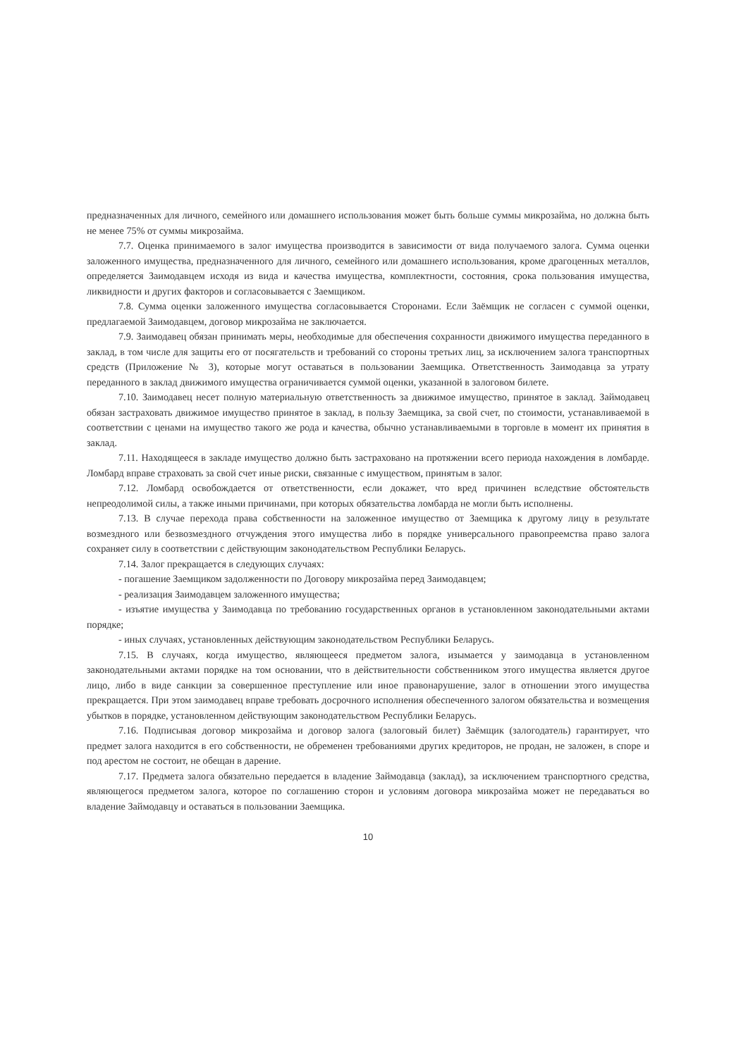предназначенных для личного, семейного или домашнего использования может быть больше суммы микрозайма, но должна быть не менее 75% от суммы микрозайма.
7.7. Оценка принимаемого в залог имущества производится в зависимости от вида получаемого залога. Сумма оценки заложенного имущества, предназначенного для личного, семейного или домашнего использования, кроме драгоценных металлов, определяется Заимодавцем исходя из вида и качества имущества, комплектности, состояния, срока пользования имущества, ликвидности и других факторов и согласовывается с Заемщиком.
7.8. Сумма оценки заложенного имущества согласовывается Сторонами. Если Заёмщик не согласен с суммой оценки, предлагаемой Заимодавцем, договор микрозайма не заключается.
7.9. Заимодавец обязан принимать меры, необходимые для обеспечения сохранности движимого имущества переданного в заклад, в том числе для защиты его от посягательств и требований со стороны третьих лиц, за исключением залога транспортных средств (Приложение № 3), которые могут оставаться в пользовании Заемщика. Ответственность Заимодавца за утрату переданного в заклад движимого имущества ограничивается суммой оценки, указанной в залоговом билете.
7.10. Заимодавец несет полную материальную ответственность за движимое имущество, принятое в заклад. Займодавец обязан застраховать движимое имущество принятое в заклад, в пользу Заемщика, за свой счет, по стоимости, устанавливаемой в соответствии с ценами на имущество такого же рода и качества, обычно устанавливаемыми в торговле в момент их принятия в заклад.
7.11. Находящееся в закладе имущество должно быть застраховано на протяжении всего периода нахождения в ломбарде. Ломбард вправе страховать за свой счет иные риски, связанные с имуществом, принятым в залог.
7.12. Ломбард освобождается от ответственности, если докажет, что вред причинен вследствие обстоятельств непреодолимой силы, а также иными причинами, при которых обязательства ломбарда не могли быть исполнены.
7.13. В случае перехода права собственности на заложенное имущество от Заемщика к другому лицу в результате возмездного или безвозмездного отчуждения этого имущества либо в порядке универсального правопреемства право залога сохраняет силу в соответствии с действующим законодательством Республики Беларусь.
7.14. Залог прекращается в следующих случаях:
- погашение Заемщиком задолженности по Договору микрозайма перед Заимодавцем;
- реализация Заимодавцем заложенного имущества;
- изъятие имущества у Заимодавца по требованию государственных органов в установленном законодательными актами порядке;
- иных случаях, установленных действующим законодательством Республики Беларусь.
7.15. В случаях, когда имущество, являющееся предметом залога, изымается у заимодавца в установленном законодательными актами порядке на том основании, что в действительности собственником этого имущества является другое лицо, либо в виде санкции за совершенное преступление или иное правонарушение, залог в отношении этого имущества прекращается. При этом заимодавец вправе требовать досрочного исполнения обеспеченного залогом обязательства и возмещения убытков в порядке, установленном действующим законодательством Республики Беларусь.
7.16. Подписывая договор микрозайма и договор залога (залоговый билет) Заёмщик (залогодатель) гарантирует, что предмет залога находится в его собственности, не обременен требованиями других кредиторов, не продан, не заложен, в споре и под арестом не состоит, не обещан в дарение.
7.17. Предмета залога обязательно передается в владение Займодавца (заклад), за исключением транспортного средства, являющегося предметом залога, которое по соглашению сторон и условиям договора микрозайма может не передаваться во владение Займодавцу и оставаться в пользовании Заемщика.
10